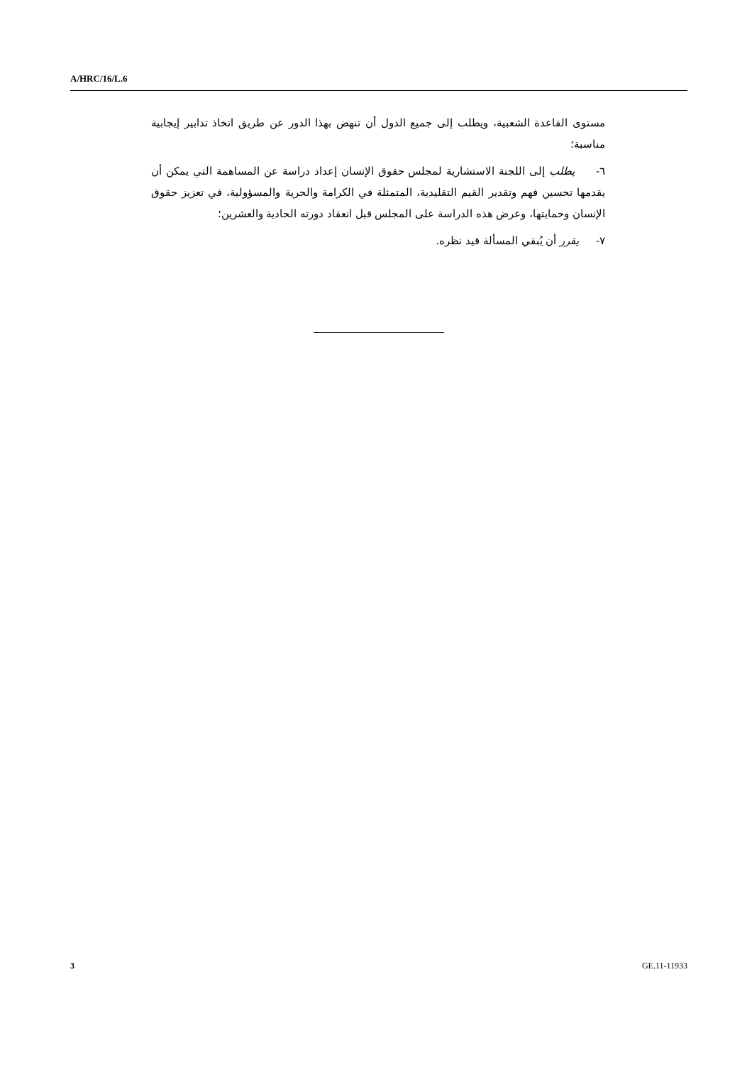A/HRC/16/L.6
مستوى القاعدة الشعبية، ويطلب إلى جميع الدول أن تنهض بهذا الدور عن طريق اتخاذ تدابير إيجابية مناسبة؛
٦- يطلب إلى اللجنة الاستشارية لمجلس حقوق الإنسان إعداد دراسة عن المساهمة التي يمكن أن يقدمها تحسين فهم وتقدير القيم التقليدية، المتمثلة في الكرامة والحرية والمسؤولية، في تعزيز حقوق الإنسان وحمايتها، وعرض هذه الدراسة على المجلس قبل انعقاد دورته الحادية والعشرين؛
٧- يقرر أن يُبقي المسألة قيد نظره.
3 GE.11-11933